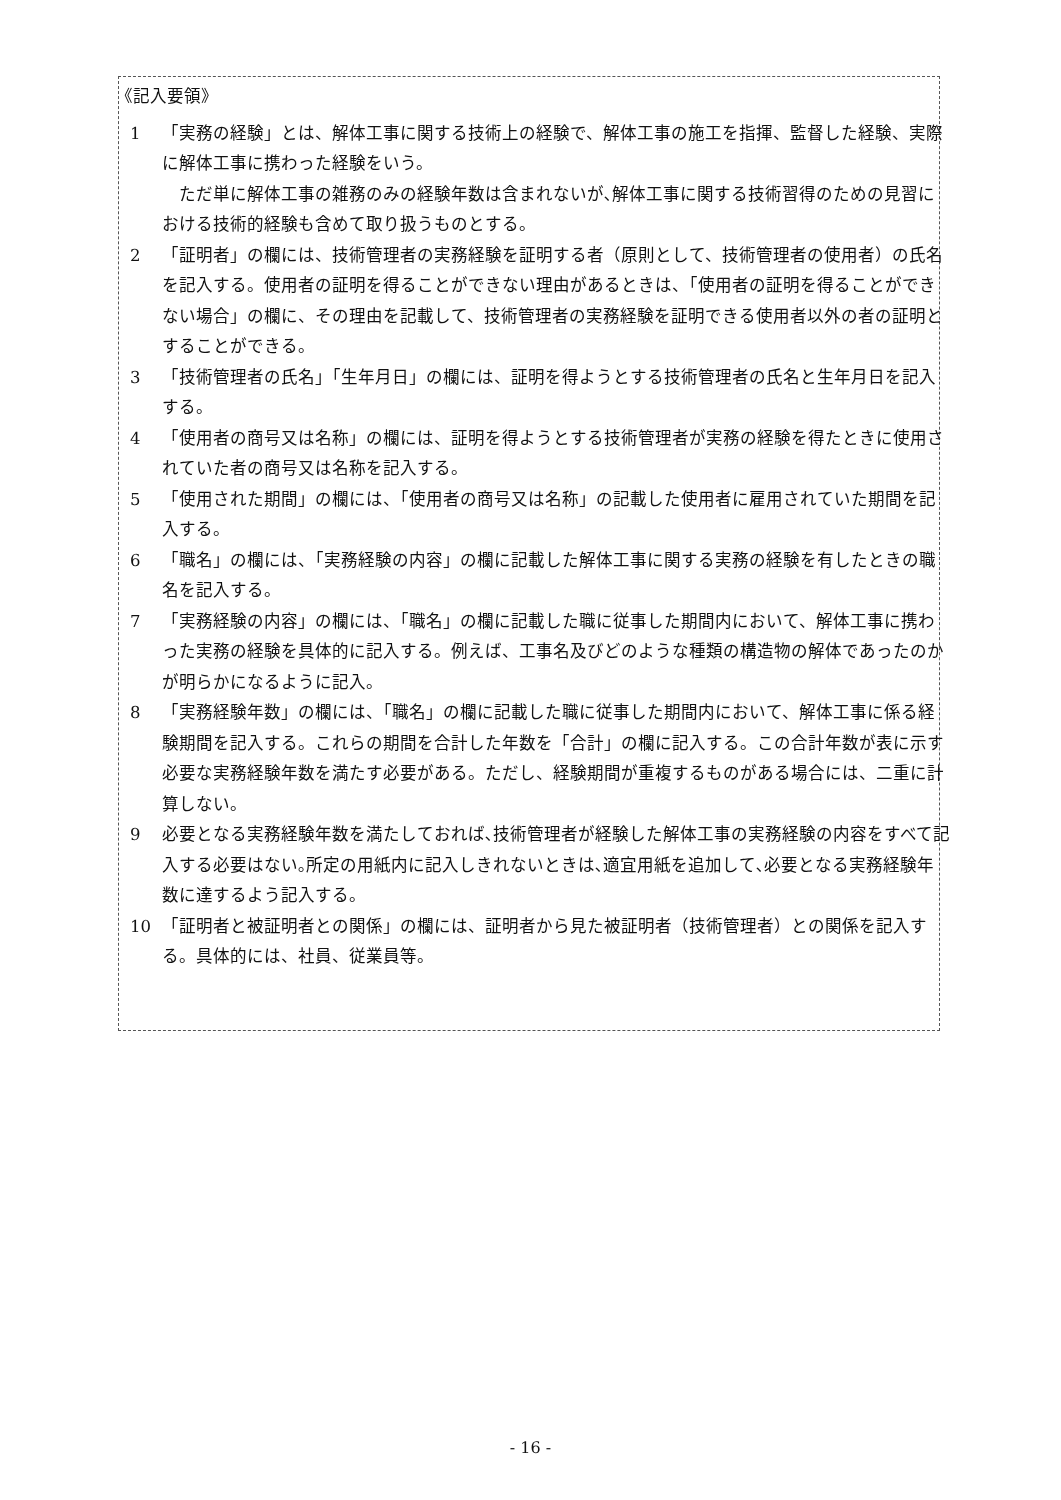《記入要領》
1 「実務の経験」とは、解体工事に関する技術上の経験で、解体工事の施工を指揮、監督した経験、実際に解体工事に携わった経験をいう。
ただ単に解体工事の雑務のみの経験年数は含まれないが､解体工事に関する技術習得のための見習における技術的経験も含めて取り扱うものとする。
2 「証明者」の欄には、技術管理者の実務経験を証明する者（原則として、技術管理者の使用者）の氏名を記入する。使用者の証明を得ることができない理由があるときは、「使用者の証明を得ることができない場合」の欄に、その理由を記載して、技術管理者の実務経験を証明できる使用者以外の者の証明とすることができる。
3 「技術管理者の氏名」「生年月日」の欄には、証明を得ようとする技術管理者の氏名と生年月日を記入する。
4 「使用者の商号又は名称」の欄には、証明を得ようとする技術管理者が実務の経験を得たときに使用されていた者の商号又は名称を記入する。
5 「使用された期間」の欄には、「使用者の商号又は名称」の記載した使用者に雇用されていた期間を記入する。
6 「職名」の欄には、「実務経験の内容」の欄に記載した解体工事に関する実務の経験を有したときの職名を記入する。
7 「実務経験の内容」の欄には、「職名」の欄に記載した職に従事した期間内において、解体工事に携わった実務の経験を具体的に記入する。例えば、工事名及びどのような種類の構造物の解体であったのかが明らかになるように記入。
8 「実務経験年数」の欄には、「職名」の欄に記載した職に従事した期間内において、解体工事に係る経験期間を記入する。これらの期間を合計した年数を「合計」の欄に記入する。この合計年数が表に示す必要な実務経験年数を満たす必要がある。ただし、経験期間が重複するものがある場合には、二重に計算しない。
9 必要となる実務経験年数を満たしておれば､技術管理者が経験した解体工事の実務経験の内容をすべて記入する必要はない｡所定の用紙内に記入しきれないときは､適宜用紙を追加して､必要となる実務経験年数に達するよう記入する。
10 「証明者と被証明者との関係」の欄には、証明者から見た被証明者（技術管理者）との関係を記入する。具体的には、社員、従業員等。
- 16 -